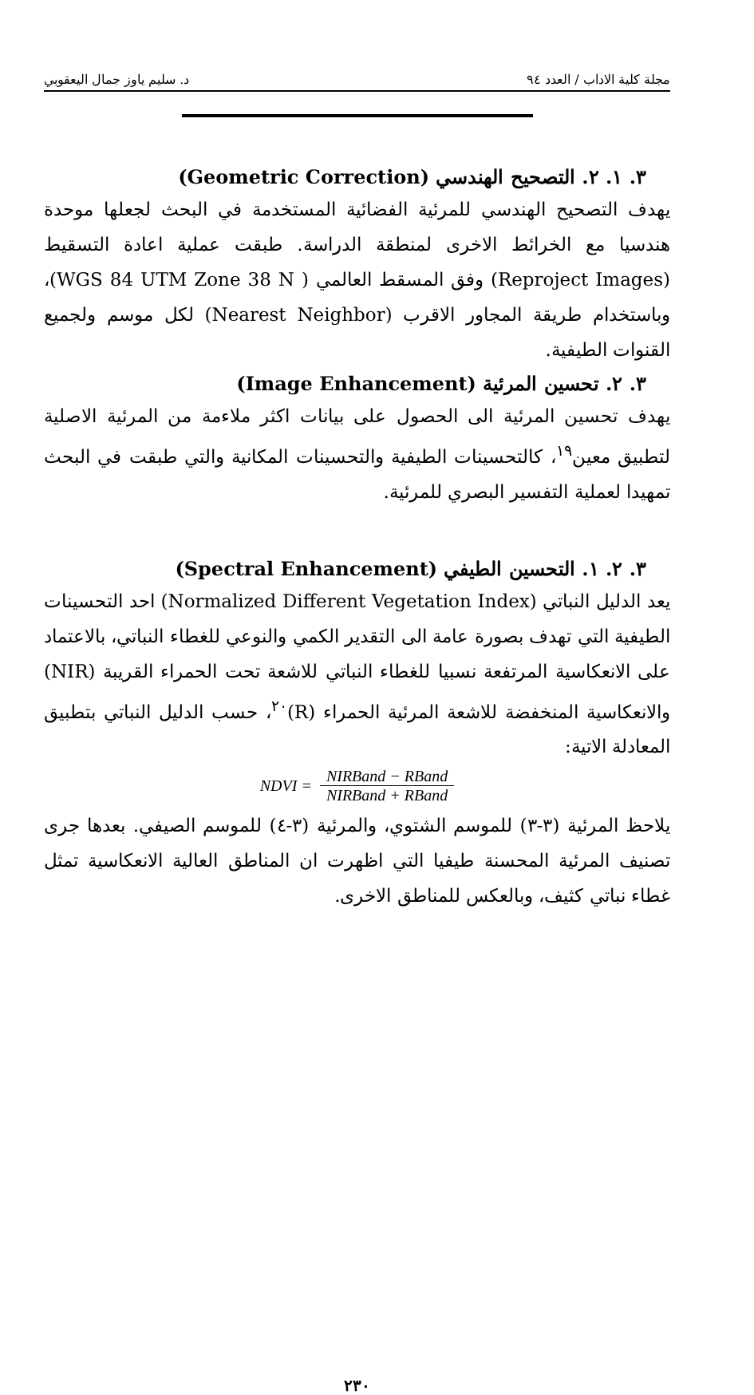مجلة كلية الاداب / العدد ٩٤ د. سليم ياوز جمال اليعقوبي
٣. ١. ٢. التصحيح الهندسي (Geometric Correction)
يهدف التصحيح الهندسي للمرئية الفضائية المستخدمة في البحث لجعلها موحدة هندسيا مع الخرائط الاخرى لمنطقة الدراسة. طبقت عملية اعادة التسقيط (Reproject Images) وفق المسقط العالمي ( WGS 84 UTM Zone 38 N)، وباستخدام طريقة المجاور الاقرب (Nearest Neighbor) لكل موسم ولجميع القنوات الطيفية.
٣. ٢. تحسين المرئية (Image Enhancement)
يهدف تحسين المرئية الى الحصول على بيانات اكثر ملاءمة من المرئية الاصلية لتطبيق معين<sup>١٩</sup>، كالتحسينات الطيفية والتحسينات المكانية والتي طبقت في البحث تمهيدا لعملية التفسير البصري للمرئية.
٣. ٢. ١. التحسين الطيفي (Spectral Enhancement)
يعد الدليل النباتي (Normalized Different Vegetation Index) احد التحسينات الطيفية التي تهدف بصورة عامة الى التقدير الكمي والنوعي للغطاء النباتي، بالاعتماد على الانعكاسية المرتفعة نسبيا للغطاء النباتي للاشعة تحت الحمراء القريبة (NIR) والانعكاسية المنخفضة للاشعة المرئية الحمراء (R)<sup>٢٠</sup>، حسب الدليل النباتي بتطبيق المعادلة الاتية:
NDVI = NIRBand − RBand NIRBand + RBand
يلاحظ المرئية (٣-٣) للموسم الشتوي، والمرئية (٣-٤) للموسم الصيفي. بعدها جرى تصنيف المرئية المحسنة طيفيا التي اظهرت ان المناطق العالية الانعكاسية تمثل غطاء نباتي كثيف، وبالعكس للمناطق الاخرى.
٢٣٠